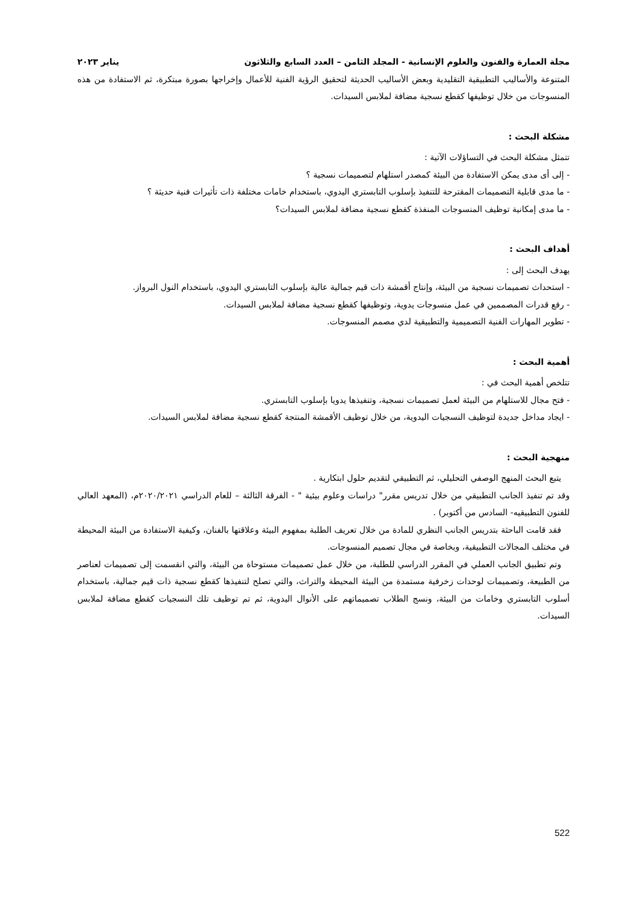مجلة العمارة والفنون والعلوم الإنسانية - المجلد الثامن – العدد السابع والثلاثون يناير ٢٠٢٣
المتنوعة والأساليب التطبيقية التقليدية وبعض الأساليب الحديثة لتحقيق الرؤية الفنية للأعمال وإخراجها بصورة مبتكرة، ثم الاستفادة من هذه المنسوجات من خلال توظيفها كقطع نسجية مضافة لملابس السيدات.
مشكلة البحث :
تتمثل مشكلة البحث في التساؤلات الآتية :
- إلى أى مدى يمكن الاستفادة من البيئة كمصدر استلهام لتصميمات نسجية ؟
- ما مدى قابلية التصميمات المقترحة للتنفيذ بإسلوب التابستري اليدوي، باستخدام خامات مختلفة ذات تأثيرات فنية حديثة ؟
- ما مدى إمكانية توظيف المنسوجات المنفذة كقطع نسجية مضافة لملابس السيدات؟
أهداف البحث :
يهدف البحث إلى :
- استحداث تصميمات نسجية من البيئة، وإنتاج أقمشة ذات قيم جمالية عالية بإسلوب التابستري اليدوي، باستخدام النول البرواز.
- رفع قدرات المصممين في عمل منسوجات يدوية، وتوظيفها كقطع نسجية مضافة لملابس السيدات.
- تطوير المهارات الفنية التصميمية والتطبيقية لدي مصمم المنسوجات.
أهمية البحث :
تتلخص أهمية البحث في :
- فتح مجال للاستلهام من البيئة لعمل تصميمات نسجية، وتنفيذها يدويا بإسلوب التابستري.
- ايجاد مداخل جديدة لتوظيف النسجيات اليدوية، من خلال توظيف الأقمشة المنتجة كقطع نسجية مضافة لملابس السيدات.
منهجية البحث :
يتبع البحث المنهج الوصفي التحليلي، ثم التطبيقي لتقديم حلول ابتكارية .
وقد تم تنفيذ الجانب التطبيقي من خلال تدريس مقرر" دراسات وعلوم بيئية " - الفرقة الثالثة – للعام الدراسي ٢٠٢٠/٢٠٢١م، (المعهد العالي للفنون التطبيقيه- السادس من أكتوبر) .
فقد قامت الباحثة بتدريس الجانب النظري للمادة من خلال تعريف الطلبة بمفهوم البيئة وعلاقتها بالفنان، وكيفية الاستفادة من البيئة المحيطة في مختلف المجالات التطبيقية، وبخاصة في مجال تصميم المنسوجات.
وتم تطبيق الجانب العملي في المقرر الدراسي للطلبة، من خلال عمل تصميمات مستوحاة من البيئة، والتي انقسمت إلى تصميمات لعناصر من الطبيعة، وتصميمات لوحدات زخرفية مستمدة من البيئة المحيطة والتراث، والتي تصلح لتنفيذها كقطع نسجية ذات قيم جمالية، باستخدام أسلوب التابستري وخامات من البيئة، ونسج الطلاب تصميماتهم على الأنوال اليدوية، ثم تم توظيف تلك النسجيات كقطع مضافة لملابس السيدات.
522